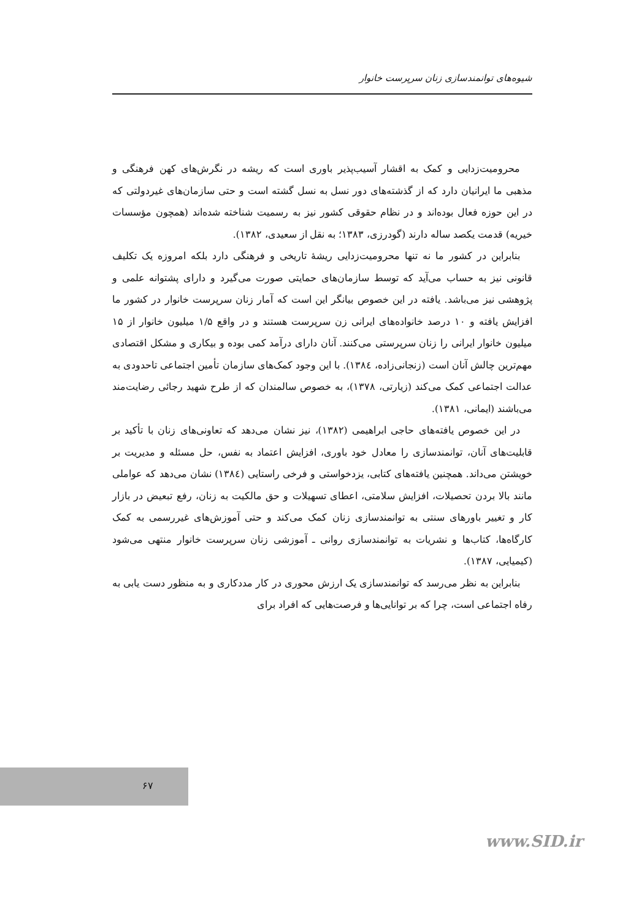شیوه‌های توانمندسازی زنان سرپرست خانوار
محرومیت‌زدایی و کمک به اقشار آسیب‌پذیر باوری است که ریشه در نگرش‌های کهن فرهنگی و مذهبی ما ایرانیان دارد که از گذشته‌های دور نسل به نسل گشته است و حتی سازمان‌های غیردولتی که در این حوزه فعال بوده‌اند و در نظام حقوقی کشور نیز به رسمیت شناخته شده‌اند (همچون مؤسسات خیریه) قدمت یکصد ساله دارند (گودرزی، ۱۳۸۳؛ به نقل از سعیدی، ۱۳۸۲).
بنابراین در کشور ما نه تنها محرومیت‌زدایی ریشهٔ تاریخی و فرهنگی دارد بلکه امروزه یک تکلیف قانونی نیز به حساب می‌آید که توسط سازمان‌های حمایتی صورت می‌گیرد و دارای پشتوانه علمی و پژوهشی نیز می‌باشد. یافته در این خصوص بیانگر این است که آمار زنان سرپرست خانوار در کشور ما افزایش یافته و ۱۰ درصد خانواده‌های ایرانی زن سرپرست هستند و در واقع ۱/۵ میلیون خانوار از ۱۵ میلیون خانوار ایرانی را زنان سرپرستی می‌کنند. آنان دارای درآمد کمی بوده و بیکاری و مشکل اقتصادی مهم‌ترین چالش آنان است (زنجانی‌زاده، ۱۳۸٤). با این وجود کمک‌های سازمان تأمین اجتماعی تاحدودی به عدالت اجتماعی کمک می‌کند (زیارتی، ۱۳۷۸)، به خصوص سالمندان که از طرح شهید رجائی رضایت‌مند می‌باشند (ایمانی، ۱۳۸۱).
در این خصوص یافته‌های حاجی ابراهیمی (۱۳۸۲)، نیز نشان می‌دهد که تعاونی‌های زنان با تأکید بر قابلیت‌های آنان، توانمندسازی را معادل خود باوری، افزایش اعتماد به نفس، حل مسئله و مدیریت بر خویشتن می‌داند. همچنین یافته‌های کتابی، یزدخواستی و فرخی راستایی (۱۳۸٤) نشان می‌دهد که عواملی مانند بالا بردن تحصیلات، افزایش سلامتی، اعطای تسهیلات و حق مالکیت به زنان، رفع تبعیض در بازار کار و تغییر باورهای سنتی به توانمندسازی زنان کمک می‌کند و حتی آموزش‌های غیررسمی به کمک کارگاه‌ها، کتاب‌ها و نشریات به توانمندسازی روانی ـ آموزشی زنان سرپرست خانوار منتهی می‌شود (کیمیایی، ۱۳۸۷).
بنابراین به نظر می‌رسد که توانمندسازی یک ارزش محوری در کار مددکاری و به منظور دست یابی به رفاه اجتماعی است، چرا که بر توانایی‌ها و فرصت‌هایی که افراد برای
۶۷
www.SID.ir